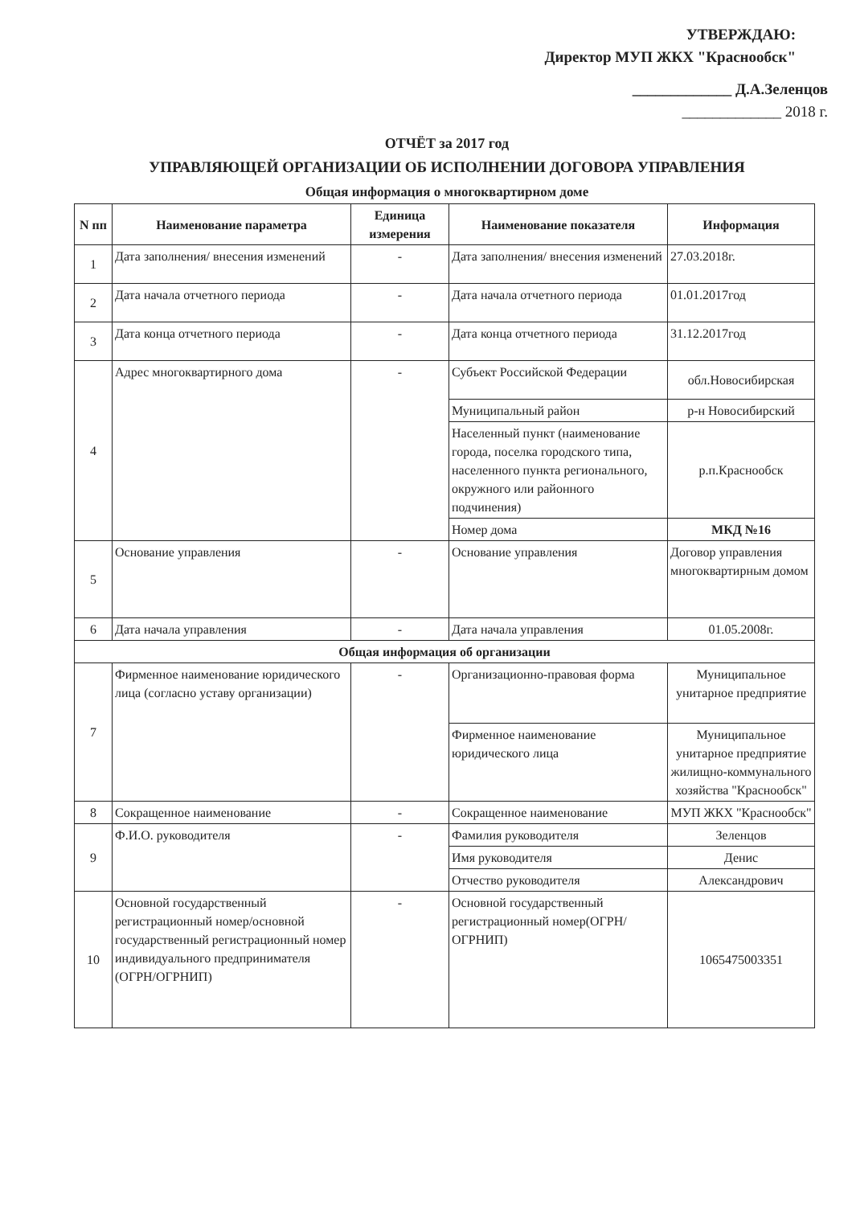УТВЕРЖДАЮ:
Директор МУП ЖКХ "Краснообск"
_____________ Д.А.Зеленцов
_____________ 2018 г.
ОТЧЁТ за 2017 год
УПРАВЛЯЮЩЕЙ ОРГАНИЗАЦИИ ОБ ИСПОЛНЕНИИ ДОГОВОРА УПРАВЛЕНИЯ
Общая информация о многоквартирном доме
| N пп | Наименование параметра | Единица измерения | Наименование показателя | Информация |
| --- | --- | --- | --- | --- |
| 1 | Дата заполнения/ внесения изменений | - | Дата заполнения/ внесения изменений | 27.03.2018г. |
| 2 | Дата начала отчетного периода | - | Дата начала отчетного периода | 01.01.2017год |
| 3 | Дата конца отчетного периода | - | Дата конца отчетного периода | 31.12.2017год |
| 4 | Адрес многоквартирного дома | - | Субъект Российской Федерации | обл.Новосибирская |
| | | | Муниципальный район | р-н Новосибирский |
| | | | Населенный пункт (наименование города, поселка городского типа, населенного пункта регионального, окружного или районного подчинения) | р.п.Краснообск |
| | | | Номер дома | МКД №16 |
| 5 | Основание управления | - | Основание управления | Договор управления многоквартирным домом |
| 6 | Дата начала управления | - | Дата начала управления | 01.05.2008г. |
| Общая информация об организации | | | | |
| 7 | Фирменное наименование юридического лица (согласно уставу организации) | - | Организационно-правовая форма | Муниципальное унитарное предприятие |
| | | | Фирменное наименование юридического лица | Муниципальное унитарное предприятие жилищно-коммунального хозяйства "Краснообск" |
| 8 | Сокращенное наименование | - | Сокращенное наименование | МУП ЖКХ "Краснообск" |
| 9 | Ф.И.О. руководителя | - | Фамилия руководителя | Зеленцов |
| | | | Имя руководителя | Денис |
| | | | Отчество руководителя | Александрович |
| 10 | Основной государственный регистрационный номер/основной государственный регистрационный номер индивидуального предпринимателя (ОГРН/ОГРНИП) | - | Основной государственный регистрационный номер(ОГРН/ОГРНИП) | 1065475003351 |